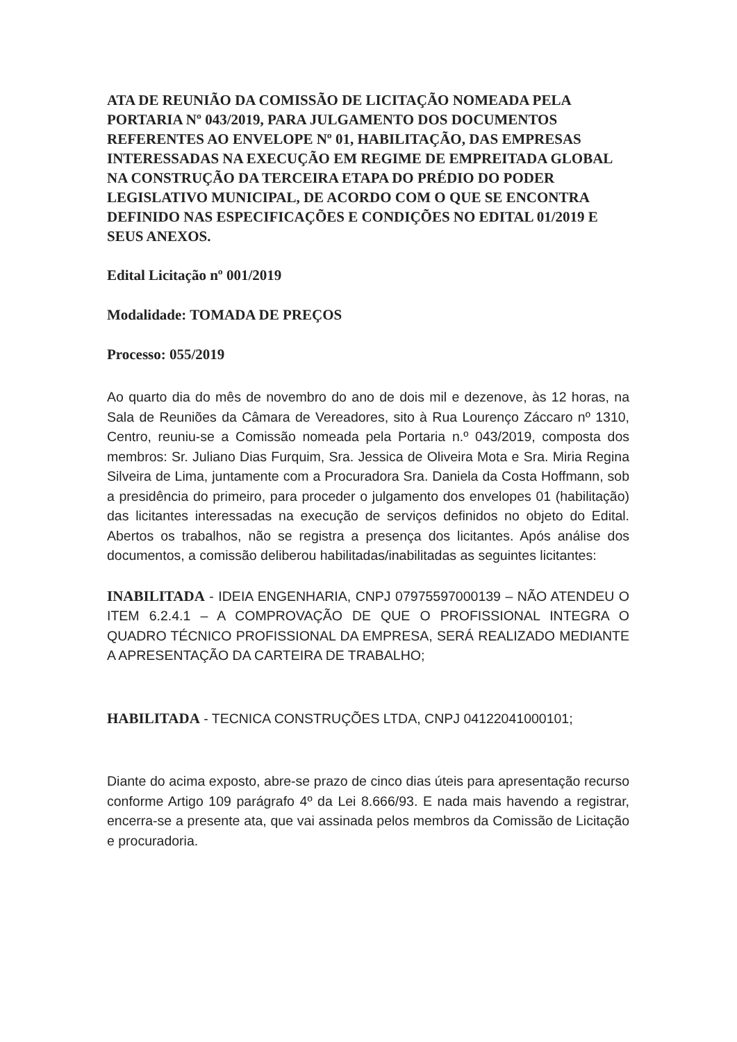ATA DE REUNIÃO DA COMISSÃO DE LICITAÇÃO NOMEADA PELA PORTARIA Nº 043/2019, PARA JULGAMENTO DOS DOCUMENTOS REFERENTES AO ENVELOPE Nº 01, HABILITAÇÃO, DAS EMPRESAS INTERESSADAS NA EXECUÇÃO EM REGIME DE EMPREITADA GLOBAL NA CONSTRUÇÃO DA TERCEIRA ETAPA DO PRÉDIO DO PODER LEGISLATIVO MUNICIPAL, DE ACORDO COM O QUE SE ENCONTRA DEFINIDO NAS ESPECIFICAÇÕES E CONDIÇÕES NO EDITAL 01/2019 E SEUS ANEXOS.
Edital Licitação nº 001/2019
Modalidade: TOMADA DE PREÇOS
Processo: 055/2019
Ao quarto dia do mês de novembro do ano de dois mil e dezenove, às 12 horas, na Sala de Reuniões da Câmara de Vereadores, sito à Rua Lourenço Záccaro nº 1310, Centro, reuniu-se a Comissão nomeada pela Portaria n.º 043/2019, composta dos membros: Sr. Juliano Dias Furquim, Sra. Jessica de Oliveira Mota e Sra. Miria Regina Silveira de Lima, juntamente com a Procuradora Sra. Daniela da Costa Hoffmann, sob a presidência do primeiro, para proceder o julgamento dos envelopes 01 (habilitação) das licitantes interessadas na execução de serviços definidos no objeto do Edital. Abertos os trabalhos, não se registra a presença dos licitantes. Após análise dos documentos, a comissão deliberou habilitadas/inabilitadas as seguintes licitantes:
INABILITADA - IDEIA ENGENHARIA, CNPJ 07975597000139 – NÃO ATENDEU O ITEM 6.2.4.1 – A COMPROVAÇÃO DE QUE O PROFISSIONAL INTEGRA O QUADRO TÉCNICO PROFISSIONAL DA EMPRESA, SERÁ REALIZADO MEDIANTE A APRESENTAÇÃO DA CARTEIRA DE TRABALHO;
HABILITADA - TECNICA CONSTRUÇÕES LTDA, CNPJ 04122041000101;
Diante do acima exposto, abre-se prazo de cinco dias úteis para apresentação recurso conforme Artigo 109 parágrafo 4º da Lei 8.666/93. E nada mais havendo a registrar, encerra-se a presente ata, que vai assinada pelos membros da Comissão de Licitação e procuradoria.